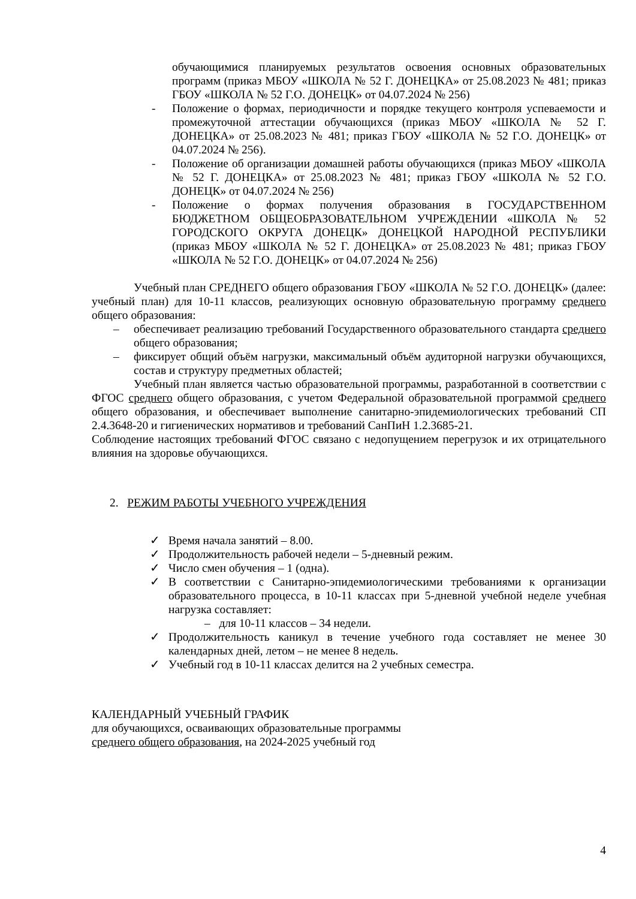обучающимися планируемых результатов освоения основных образовательных программ (приказ МБОУ «ШКОЛА № 52 Г. ДОНЕЦКА» от 25.08.2023 № 481; приказ ГБОУ «ШКОЛА № 52 Г.О. ДОНЕЦК» от 04.07.2024 № 256)
- Положение о формах, периодичности и порядке текущего контроля успеваемости и промежуточной аттестации обучающихся (приказ МБОУ «ШКОЛА № 52 Г. ДОНЕЦКА» от 25.08.2023 № 481; приказ ГБОУ «ШКОЛА № 52 Г.О. ДОНЕЦК» от 04.07.2024 № 256).
- Положение об организации домашней работы обучающихся (приказ МБОУ «ШКОЛА № 52 Г. ДОНЕЦКА» от 25.08.2023 № 481; приказ ГБОУ «ШКОЛА № 52 Г.О. ДОНЕЦК» от 04.07.2024 № 256)
- Положение о формах получения образования в ГОСУДАРСТВЕННОМ БЮДЖЕТНОМ ОБЩЕОБРАЗОВАТЕЛЬНОМ УЧРЕЖДЕНИИ «ШКОЛА № 52 ГОРОДСКОГО ОКРУГА ДОНЕЦК» ДОНЕЦКОЙ НАРОДНОЙ РЕСПУБЛИКИ (приказ МБОУ «ШКОЛА № 52 Г. ДОНЕЦКА» от 25.08.2023 № 481; приказ ГБОУ «ШКОЛА № 52 Г.О. ДОНЕЦК» от 04.07.2024 № 256)
Учебный план СРЕДНЕГО общего образования ГБОУ «ШКОЛА № 52 Г.О. ДОНЕЦК» (далее: учебный план) для 10-11 классов, реализующих основную образовательную программу среднего общего образования:
– обеспечивает реализацию требований Государственного образовательного стандарта среднего общего образования;
– фиксирует общий объём нагрузки, максимальный объём аудиторной нагрузки обучающихся, состав и структуру предметных областей;
Учебный план является частью образовательной программы, разработанной в соответствии с ФГОС среднего общего образования, с учетом Федеральной образовательной программой среднего общего образования, и обеспечивает выполнение санитарно-эпидемиологических требований СП 2.4.3648-20 и гигиенических нормативов и требований СанПиН 1.2.3685-21.
Соблюдение настоящих требований ФГОС связано с недопущением перегрузок и их отрицательного влияния на здоровье обучающихся.
2. РЕЖИМ РАБОТЫ УЧЕБНОГО УЧРЕЖДЕНИЯ
✓ Время начала занятий – 8.00.
✓ Продолжительность рабочей недели – 5-дневный режим.
✓ Число смен обучения – 1 (одна).
✓ В соответствии с Санитарно-эпидемиологическими требованиями к организации образовательного процесса, в 10-11 классах при 5-дневной учебной неделе учебная нагрузка составляет:
– для 10-11 классов – 34 недели.
✓ Продолжительность каникул в течение учебного года составляет не менее 30 календарных дней, летом – не менее 8 недель.
✓ Учебный год в 10-11 классах делится на 2 учебных семестра.
КАЛЕНДАРНЫЙ УЧЕБНЫЙ ГРАФИК
для обучающихся, осваивающих образовательные программы
среднего общего образования, на 2024-2025 учебный год
4